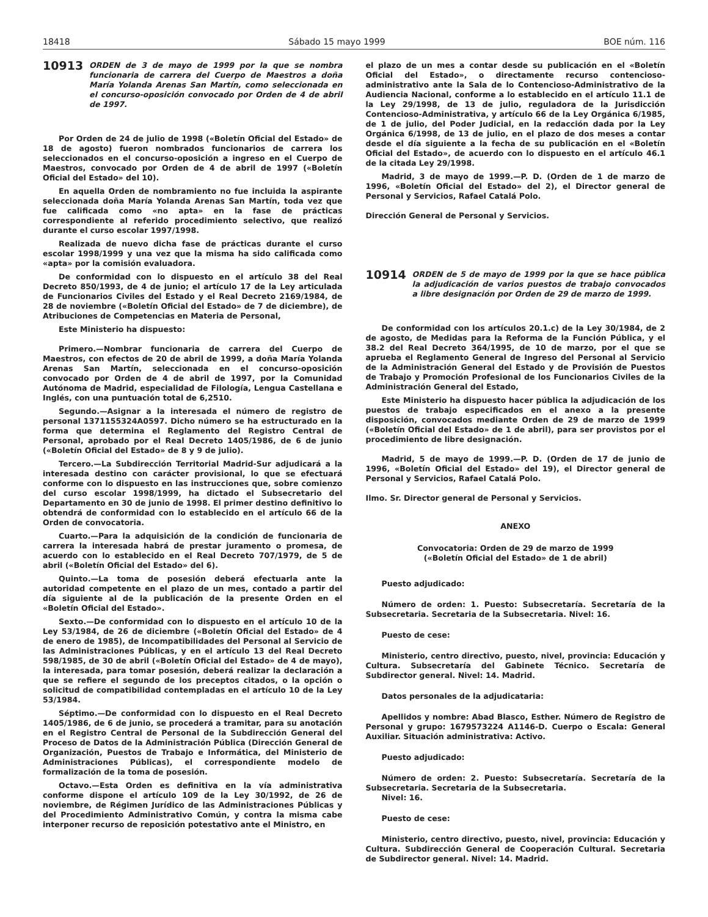18418 Sábado 15 mayo 1999 BOE núm. 116
10913 ORDEN de 3 de mayo de 1999 por la que se nombra funcionaria de carrera del Cuerpo de Maestros a doña María Yolanda Arenas San Martín, como seleccionada en el concurso-oposición convocado por Orden de 4 de abril de 1997.
Por Orden de 24 de julio de 1998 («Boletín Oficial del Estado» de 18 de agosto) fueron nombrados funcionarios de carrera los seleccionados en el concurso-oposición a ingreso en el Cuerpo de Maestros, convocado por Orden de 4 de abril de 1997 («Boletín Oficial del Estado» del 10).
En aquella Orden de nombramiento no fue incluida la aspirante seleccionada doña María Yolanda Arenas San Martín, toda vez que fue calificada como «no apta» en la fase de prácticas correspondiente al referido procedimiento selectivo, que realizó durante el curso escolar 1997/1998.
Realizada de nuevo dicha fase de prácticas durante el curso escolar 1998/1999 y una vez que la misma ha sido calificada como «apta» por la comisión evaluadora.
De conformidad con lo dispuesto en el artículo 38 del Real Decreto 850/1993, de 4 de junio; el artículo 17 de la Ley articulada de Funcionarios Civiles del Estado y el Real Decreto 2169/1984, de 28 de noviembre («Boletín Oficial del Estado» de 7 de diciembre), de Atribuciones de Competencias en Materia de Personal,
Este Ministerio ha dispuesto:
Primero.—Nombrar funcionaria de carrera del Cuerpo de Maestros, con efectos de 20 de abril de 1999, a doña María Yolanda Arenas San Martín, seleccionada en el concurso-oposición convocado por Orden de 4 de abril de 1997, por la Comunidad Autónoma de Madrid, especialidad de Filología, Lengua Castellana e Inglés, con una puntuación total de 6,2510.
Segundo.—Asignar a la interesada el número de registro de personal 1371155324A0597. Dicho número se ha estructurado en la forma que determina el Reglamento del Registro Central de Personal, aprobado por el Real Decreto 1405/1986, de 6 de junio («Boletín Oficial del Estado» de 8 y 9 de julio).
Tercero.—La Subdirección Territorial Madrid-Sur adjudicará a la interesada destino con carácter provisional, lo que se efectuará conforme con lo dispuesto en las instrucciones que, sobre comienzo del curso escolar 1998/1999, ha dictado el Subsecretario del Departamento en 30 de junio de 1998. El primer destino definitivo lo obtendrá de conformidad con lo establecido en el artículo 66 de la Orden de convocatoria.
Cuarto.—Para la adquisición de la condición de funcionaria de carrera la interesada habrá de prestar juramento o promesa, de acuerdo con lo establecido en el Real Decreto 707/1979, de 5 de abril («Boletín Oficial del Estado» del 6).
Quinto.—La toma de posesión deberá efectuarla ante la autoridad competente en el plazo de un mes, contado a partir del día siguiente al de la publicación de la presente Orden en el «Boletín Oficial del Estado».
Sexto.—De conformidad con lo dispuesto en el artículo 10 de la Ley 53/1984, de 26 de diciembre («Boletín Oficial del Estado» de 4 de enero de 1985), de Incompatibilidades del Personal al Servicio de las Administraciones Públicas, y en el artículo 13 del Real Decreto 598/1985, de 30 de abril («Boletín Oficial del Estado» de 4 de mayo), la interesada, para tomar posesión, deberá realizar la declaración a que se refiere el segundo de los preceptos citados, o la opción o solicitud de compatibilidad contempladas en el artículo 10 de la Ley 53/1984.
Séptimo.—De conformidad con lo dispuesto en el Real Decreto 1405/1986, de 6 de junio, se procederá a tramitar, para su anotación en el Registro Central de Personal de la Subdirección General del Proceso de Datos de la Administración Pública (Dirección General de Organización, Puestos de Trabajo e Informática, del Ministerio de Administraciones Públicas), el correspondiente modelo de formalización de la toma de posesión.
Octavo.—Esta Orden es definitiva en la vía administrativa conforme dispone el artículo 109 de la Ley 30/1992, de 26 de noviembre, de Régimen Jurídico de las Administraciones Públicas y del Procedimiento Administrativo Común, y contra la misma cabe interponer recurso de reposición potestativo ante el Ministro, en
el plazo de un mes a contar desde su publicación en el «Boletín Oficial del Estado», o directamente recurso contencioso-administrativo ante la Sala de lo Contencioso-Administrativo de la Audiencia Nacional, conforme a lo establecido en el artículo 11.1 de la Ley 29/1998, de 13 de julio, reguladora de la Jurisdicción Contencioso-Administrativa, y artículo 66 de la Ley Orgánica 6/1985, de 1 de julio, del Poder Judicial, en la redacción dada por la Ley Orgánica 6/1998, de 13 de julio, en el plazo de dos meses a contar desde el día siguiente a la fecha de su publicación en el «Boletín Oficial del Estado», de acuerdo con lo dispuesto en el artículo 46.1 de la citada Ley 29/1998.
Madrid, 3 de mayo de 1999.—P. D. (Orden de 1 de marzo de 1996, «Boletín Oficial del Estado» del 2), el Director general de Personal y Servicios, Rafael Catalá Polo.
Dirección General de Personal y Servicios.
10914 ORDEN de 5 de mayo de 1999 por la que se hace pública la adjudicación de varios puestos de trabajo convocados a libre designación por Orden de 29 de marzo de 1999.
De conformidad con los artículos 20.1.c) de la Ley 30/1984, de 2 de agosto, de Medidas para la Reforma de la Función Pública, y el 38.2 del Real Decreto 364/1995, de 10 de marzo, por el que se aprueba el Reglamento General de Ingreso del Personal al Servicio de la Administración General del Estado y de Provisión de Puestos de Trabajo y Promoción Profesional de los Funcionarios Civiles de la Administración General del Estado,
Este Ministerio ha dispuesto hacer pública la adjudicación de los puestos de trabajo especificados en el anexo a la presente disposición, convocados mediante Orden de 29 de marzo de 1999 («Boletín Oficial del Estado» de 1 de abril), para ser provistos por el procedimiento de libre designación.
Madrid, 5 de mayo de 1999.—P. D. (Orden de 17 de junio de 1996, «Boletín Oficial del Estado» del 19), el Director general de Personal y Servicios, Rafael Catalá Polo.
Ilmo. Sr. Director general de Personal y Servicios.
ANEXO
Convocatoria: Orden de 29 de marzo de 1999
(«Boletín Oficial del Estado» de 1 de abril)
Puesto adjudicado:
Número de orden: 1. Puesto: Subsecretaría. Secretaría de la Subsecretaria. Secretaria de la Subsecretaria. Nivel: 16.
Puesto de cese:
Ministerio, centro directivo, puesto, nivel, provincia: Educación y Cultura. Subsecretaría del Gabinete Técnico. Secretaría de Subdirector general. Nivel: 14. Madrid.
Datos personales de la adjudicataria:
Apellidos y nombre: Abad Blasco, Esther. Número de Registro de Personal y grupo: 1679573224 A1146-D. Cuerpo o Escala: General Auxiliar. Situación administrativa: Activo.
Puesto adjudicado:
Número de orden: 2. Puesto: Subsecretaría. Secretaría de la Subsecretaria. Secretaria de la Subsecretaria.
Nivel: 16.
Puesto de cese:
Ministerio, centro directivo, puesto, nivel, provincia: Educación y Cultura. Subdirección General de Cooperación Cultural. Secretaria de Subdirector general. Nivel: 14. Madrid.